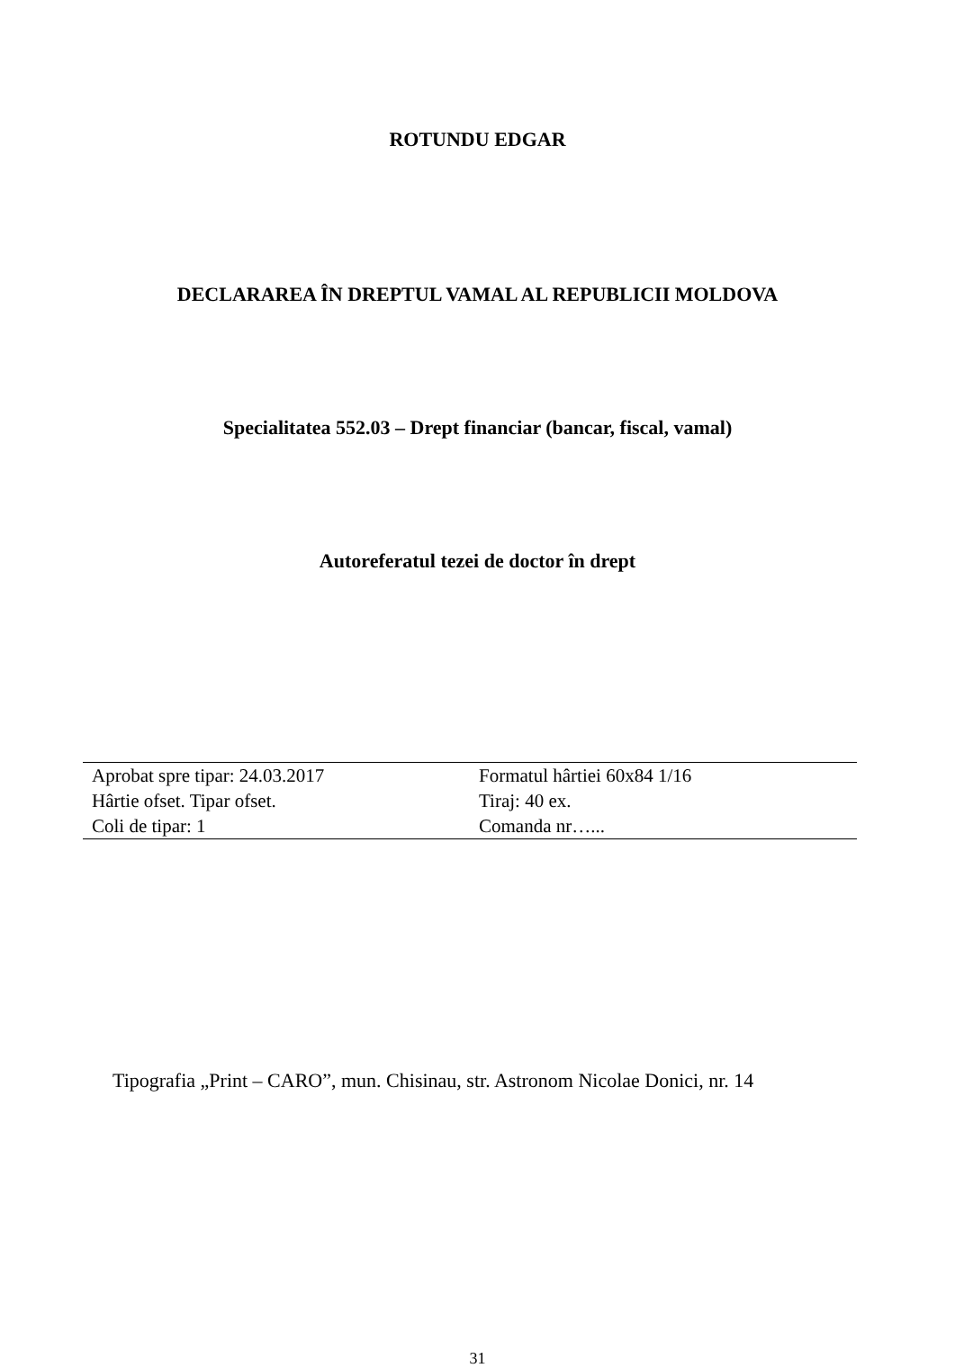ROTUNDU EDGAR
DECLARAREA ÎN DREPTUL VAMAL AL REPUBLICII MOLDOVA
Specialitatea 552.03 – Drept financiar (bancar, fiscal, vamal)
Autoreferatul tezei de doctor în drept
| Aprobat spre tipar: 24.03.2017 | Formatul hârtiei 60x84 1/16 |
| Hârtie ofset. Tipar ofset. | Tiraj: 40 ex. |
| Coli de tipar: 1 | Comanda nr…... |
Tipografia „Print – CARO”, mun. Chisinau, str. Astronom Nicolae Donici, nr. 14
31